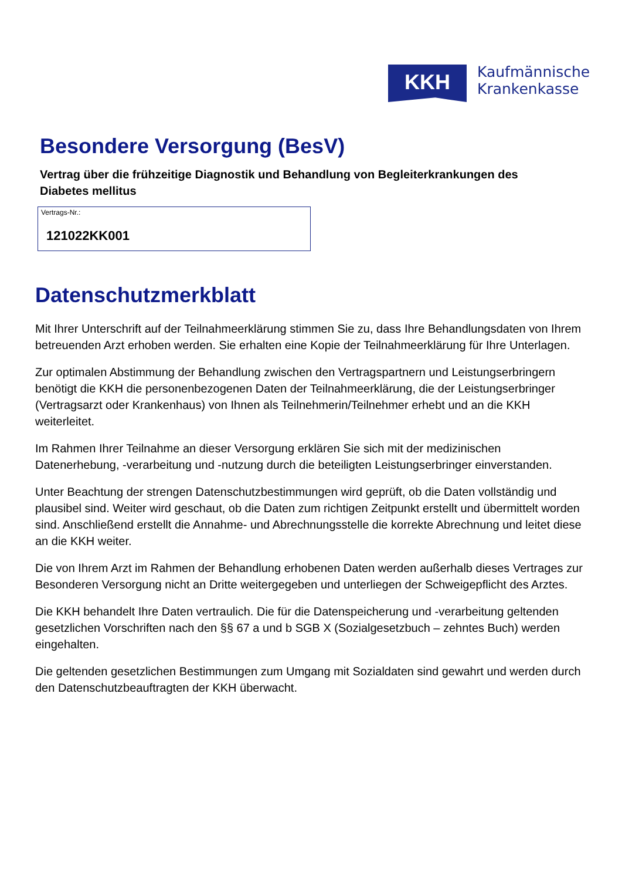KKH
Kaufmännische
Krankenkasse
Besondere Versorgung (BesV)
Vertrag über die frühzeitige Diagnostik und Behandlung von Begleiterkrankungen des Diabetes mellitus
Vertrags-Nr.:
121022KK001
Datenschutzmerkblatt
Mit Ihrer Unterschrift auf der Teilnahmeerklärung stimmen Sie zu, dass Ihre Behandlungsdaten von Ihrem betreuenden Arzt erhoben werden. Sie erhalten eine Kopie der Teilnahmeerklärung für Ihre Unterlagen.
Zur optimalen Abstimmung der Behandlung zwischen den Vertragspartnern und Leistungserbringern benötigt die KKH die personenbezogenen Daten der Teilnahmeerklärung, die der Leistungserbringer (Vertragsarzt oder Krankenhaus) von Ihnen als Teilnehmerin/Teilnehmer erhebt und an die KKH weiterleitet.
Im Rahmen Ihrer Teilnahme an dieser Versorgung erklären Sie sich mit der medizinischen Datenerhebung, -verarbeitung und -nutzung durch die beteiligten Leistungserbringer einverstanden.
Unter Beachtung der strengen Datenschutzbestimmungen wird geprüft, ob die Daten vollständig und plausibel sind. Weiter wird geschaut, ob die Daten zum richtigen Zeitpunkt erstellt und übermittelt worden sind. Anschließend erstellt die Annahme- und Abrechnungsstelle die korrekte Abrechnung und leitet diese an die KKH weiter.
Die von Ihrem Arzt im Rahmen der Behandlung erhobenen Daten werden außerhalb dieses Vertrages zur Besonderen Versorgung nicht an Dritte weitergegeben und unterliegen der Schweigepflicht des Arztes.
Die KKH behandelt Ihre Daten vertraulich. Die für die Datenspeicherung und -verarbeitung geltenden gesetzlichen Vorschriften nach den §§ 67 a und b SGB X (Sozialgesetzbuch – zehntes Buch) werden eingehalten.
Die geltenden gesetzlichen Bestimmungen zum Umgang mit Sozialdaten sind gewahrt und werden durch den Datenschutzbeauftragten der KKH überwacht.